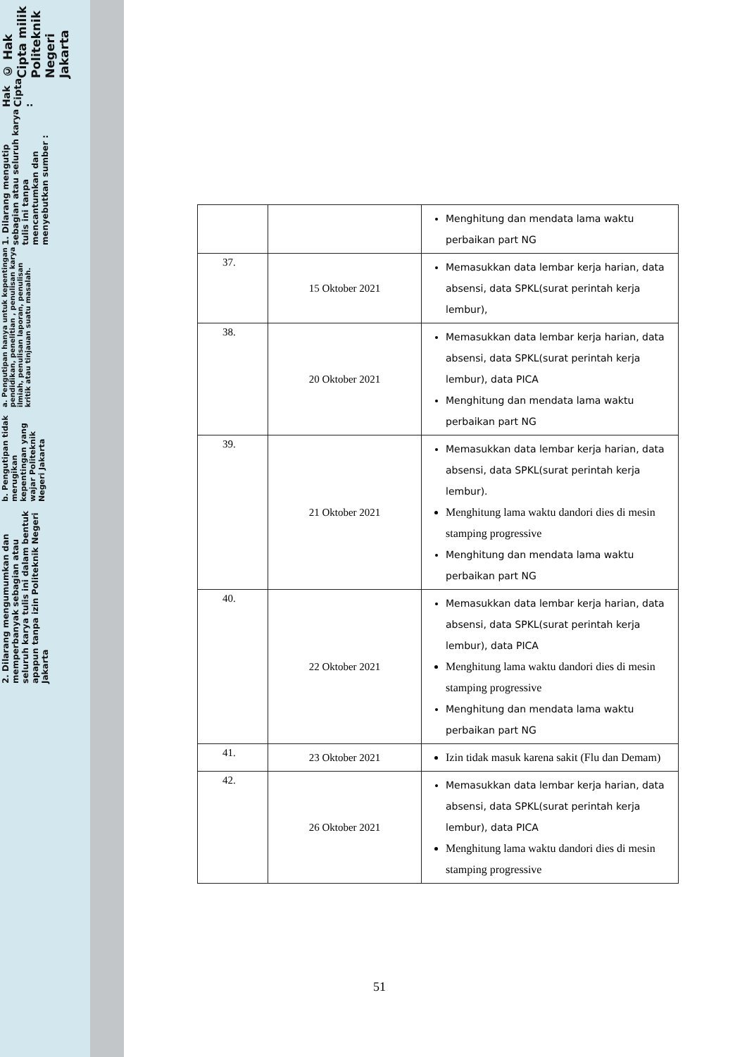© Hak Cipta milik Politeknik Negeri Jakarta
Hak Cipta :
1. Dilarang mengutip sebagian atau seluruh karya tulis ini tanpa mencantumkan dan menyebutkan sumber :
a. Pengutipan hanya untuk kepentingan pendidikan, penelitian , penulisan karya ilmiah, penulisan laporan, penulisan kritik atau tinjauan suatu masalah.
b. Pengutipan tidak merugikan kepentingan yang wajar Politeknik Negeri Jakarta
2. Dilarang mengumumkan dan memperbanyak sebagian atau seluruh karya tulis ini dalam bentuk apapun tanpa izin Politeknik Negeri Jakarta
| | | Menghitung dan mendata lama waktu perbaikan part NG |
| 37. | 15 Oktober 2021 | Memasukkan data lembar kerja harian, data absensi, data SPKL(surat perintah kerja lembur), |
| 38. | 20 Oktober 2021 | Memasukkan data lembar kerja harian, data absensi, data SPKL(surat perintah kerja lembur), data PICA Menghitung dan mendata lama waktu perbaikan part NG |
| 39. | 21 Oktober 2021 | Memasukkan data lembar kerja harian, data absensi, data SPKL(surat perintah kerja lembur). Menghitung lama waktu dandori dies di mesin stamping progressive Menghitung dan mendata lama waktu perbaikan part NG |
| 40. | 22 Oktober 2021 | Memasukkan data lembar kerja harian, data absensi, data SPKL(surat perintah kerja lembur), data PICA Menghitung lama waktu dandori dies di mesin stamping progressive Menghitung dan mendata lama waktu perbaikan part NG |
| 41. | 23 Oktober 2021 | Izin tidak masuk karena sakit (Flu dan Demam) |
| 42. | 26 Oktober 2021 | Memasukkan data lembar kerja harian, data absensi, data SPKL(surat perintah kerja lembur), data PICA Menghitung lama waktu dandori dies di mesin stamping progressive |
51